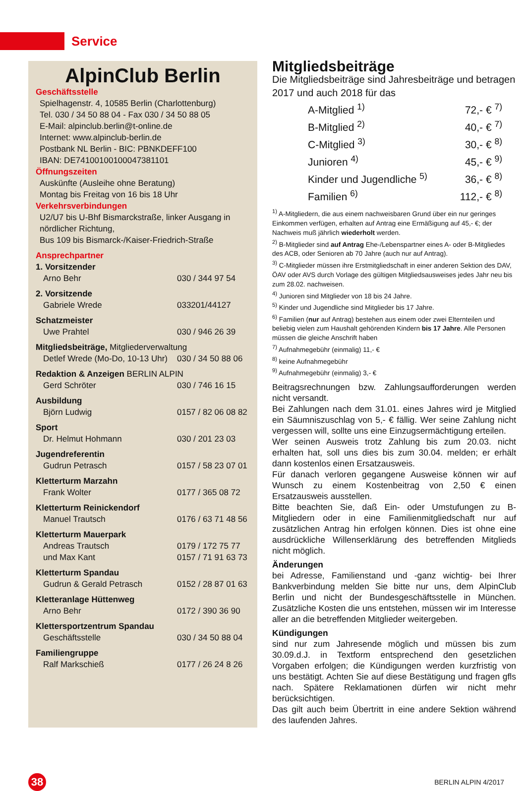Service
AlpinClub Berlin
Geschäftsstelle
Spielhagenstr. 4, 10585 Berlin (Charlottenburg)
Tel. 030 / 34 50 88 04 - Fax 030 / 34 50 88 05
E-Mail: alpinclub.berlin@t-online.de
Internet: www.alpinclub-berlin.de
Postbank NL Berlin - BIC: PBNKDEFF100
IBAN: DE74100100100047381101
Öffnungszeiten
Auskünfte (Ausleihe ohne Beratung)
Montag bis Freitag von 16 bis 18 Uhr
Verkehrsverbindungen
U2/U7 bis U-Bhf Bismarckstraße, linker Ausgang in nördlicher Richtung,
Bus 109 bis Bismarck-/Kaiser-Friedrich-Straße
Ansprechpartner
| 1. Vorsitzender | |
| Arno Behr | 030 / 344 97 54 |
| 2. Vorsitzende | |
| Gabriele Wrede | 033201/44127 |
| Schatzmeister | |
| Uwe Prahtel | 030 / 946 26 39 |
| Mitgliedsbeiträge, Mitgliederverwaltung | |
| Detlef Wrede (Mo-Do, 10-13 Uhr) | 030 / 34 50 88 06 |
| Redaktion & Anzeigen BERLIN ALPIN | |
| Gerd Schröter | 030 / 746 16 15 |
| Ausbildung | |
| Björn Ludwig | 0157 / 82 06 08 82 |
| Sport | |
| Dr. Helmut Hohmann | 030 / 201 23 03 |
| Jugendreferentin | |
| Gudrun Petrasch | 0157 / 58 23 07 01 |
| Kletterturm Marzahn | |
| Frank Wolter | 0177 / 365 08 72 |
| Kletterturm Reinickendorf | |
| Manuel Trautsch | 0176 / 63 71 48 56 |
| Kletterturm Mauerpark | |
| Andreas Trautsch | 0179 / 172 75 77 |
| und Max Kant | 0157 / 71 91 63 73 |
| Kletterturm Spandau | |
| Gudrun & Gerald Petrasch | 0152 / 28 87 01 63 |
| Kletteranlage Hüttenweg | |
| Arno Behr | 0172 / 390 36 90 |
| Klettersportzentrum Spandau | |
| Geschäftsstelle | 030 / 34 50 88 04 |
| Familiengruppe | |
| Ralf Markschieß | 0177 / 26 24 8 26 |
Mitgliedsbeiträge
Die Mitgliedsbeiträge sind Jahresbeiträge und betragen 2017 und auch 2018 für das
| A-Mitglied <sup>1)</sup> | 72,- € <sup>7)</sup> |
| B-Mitglied <sup>2)</sup> | 40,- € <sup>7)</sup> |
| C-Mitglied <sup>3)</sup> | 30,- € <sup>8)</sup> |
| Junioren <sup>4)</sup> | 45,- € <sup>9)</sup> |
| Kinder und Jugendliche <sup>5)</sup> | 36,- € <sup>8)</sup> |
| Familien <sup>6)</sup> | 112,- € <sup>8)</sup> |
<sup>1)</sup> A-Mitgliedern, die aus einem nachweisbaren Grund über ein nur geringes Einkommen verfügen, erhalten auf Antrag eine Ermäßigung auf 45,- €; der Nachweis muß jährlich wiederholt werden.
<sup>2)</sup> B-Mitglieder sind auf Antrag Ehe-/Lebenspartner eines A- oder B-Mitgliedes des ACB, oder Senioren ab 70 Jahre (auch nur auf Antrag).
<sup>3)</sup> C-Mitglieder müssen ihre Erstmitgliedschaft in einer anderen Sektion des DAV, ÖAV oder AVS durch Vorlage des gültigen Mitgliedsausweises jedes Jahr neu bis zum 28.02. nachweisen.
<sup>4)</sup> Junioren sind Mitglieder von 18 bis 24 Jahre.
<sup>5)</sup> Kinder und Jugendliche sind Mitglieder bis 17 Jahre.
<sup>6)</sup> Familien (nur auf Antrag) bestehen aus einem oder zwei Elternteilen und beliebig vielen zum Haushalt gehörenden Kindern bis 17 Jahre. Alle Personen müssen die gleiche Anschrift haben
<sup>7)</sup> Aufnahmegebühr (einmalig) 11,- €
<sup>8)</sup> keine Aufnahmegebühr
<sup>9)</sup> Aufnahmegebühr (einmalig) 3,- €
Beitragsrechnungen bzw. Zahlungsaufforderungen werden nicht versandt.
Bei Zahlungen nach dem 31.01. eines Jahres wird je Mitglied ein Säumniszuschlag von 5,- € fällig. Wer seine Zahlung nicht vergessen will, sollte uns eine Einzugsermächtigung erteilen.
Wer seinen Ausweis trotz Zahlung bis zum 20.03. nicht erhalten hat, soll uns dies bis zum 30.04. melden; er erhält dann kostenlos einen Ersatzausweis.
Für danach verloren gegangene Ausweise können wir auf Wunsch zu einem Kostenbeitrag von 2,50 € einen Ersatzausweis ausstellen.
Bitte beachten Sie, daß Ein- oder Umstufungen zu B-Mitgliedern oder in eine Familienmitgliedschaft nur auf zusätzlichen Antrag hin erfolgen können. Dies ist ohne eine ausdrückliche Willenserklärung des betreffenden Mitglieds nicht möglich.
Änderungen
bei Adresse, Familienstand und -ganz wichtig- bei Ihrer Bankverbindung melden Sie bitte nur uns, dem AlpinClub Berlin und nicht der Bundesgeschäftsstelle in München. Zusätzliche Kosten die uns entstehen, müssen wir im Interesse aller an die betreffenden Mitglieder weitergeben.
Kündigungen
sind nur zum Jahresende möglich und müssen bis zum 30.09.d.J. in Textform entsprechend den gesetzlichen Vorgaben erfolgen; die Kündigungen werden kurzfristig von uns bestätigt. Achten Sie auf diese Bestätigung und fragen gfls nach. Spätere Reklamationen dürfen wir nicht mehr berücksichtigen.
Das gilt auch beim Übertritt in eine andere Sektion während des laufenden Jahres.
38
BERLIN ALPIN 4/2017